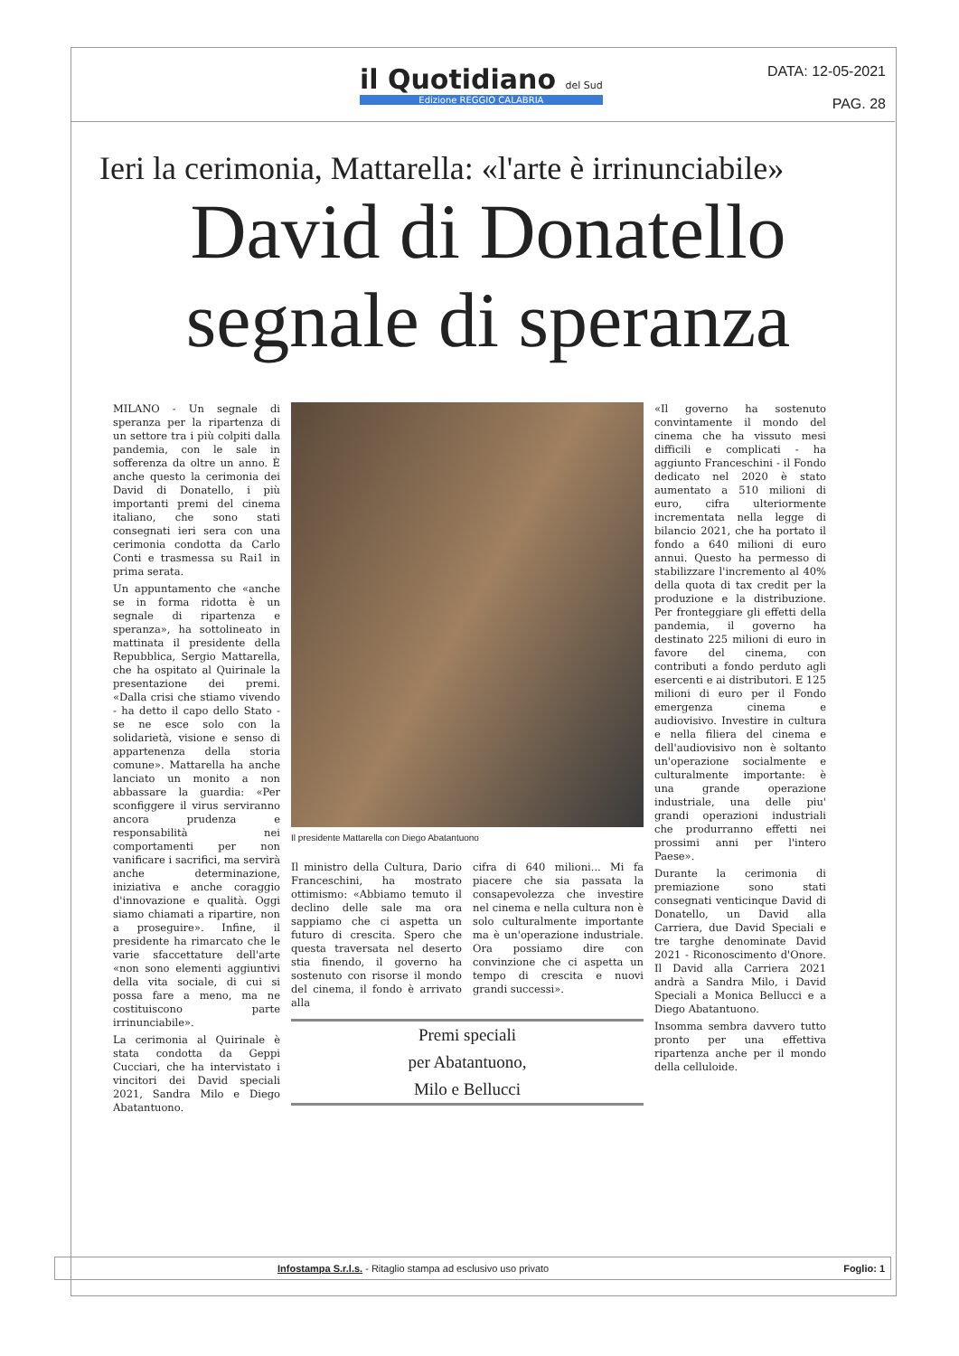il Quotidiano del Sud
Edizione REGGIO CALABRIA
DATA: 12-05-2021
PAG. 28
Ieri la cerimonia, Mattarella: «l'arte è irrinunciabile»
David di Donatello
segnale di speranza
MILANO - Un segnale di speranza per la ripartenza di un settore tra i più colpiti dalla pandemia, con le sale in sofferenza da oltre un anno. È anche questo la cerimonia dei David di Donatello, i più importanti premi del cinema italiano, che sono stati consegnati ieri sera con una cerimonia condotta da Carlo Conti e trasmessa su Rai1 in prima serata.
Un appuntamento che «anche se in forma ridotta è un segnale di ripartenza e speranza», ha sottolineato in mattinata il presidente della Repubblica, Sergio Mattarella, che ha ospitato al Quirinale la presentazione dei premi. «Dalla crisi che stiamo vivendo - ha detto il capo dello Stato - se ne esce solo con la solidarietà, visione e senso di appartenenza della storia comune». Mattarella ha anche lanciato un monito a non abbassare la guardia: «Per sconfiggere il virus serviranno ancora prudenza e responsabilità nei comportamenti per non vanificare i sacrifici, ma servirà anche determinazione, iniziativa e anche coraggio d'innovazione e qualità. Oggi siamo chiamati a ripartire, non a proseguire». Infine, il presidente ha rimarcato che le varie sfaccettature dell'arte «non sono elementi aggiuntivi della vita sociale, di cui si possa fare a meno, ma ne costituiscono parte irrinunciabile».
La cerimonia al Quirinale è stata condotta da Geppi Cucciari, che ha intervistato i vincitori dei David speciali 2021, Sandra Milo e Diego Abatantuono.
Il presidente Mattarella con Diego Abatantuono
Il ministro della Cultura, Dario Franceschini, ha mostrato ottimismo: «Abbiamo temuto il declino delle sale ma ora sappiamo che ci aspetta un futuro di crescita. Spero che questa traversata nel deserto stia finendo, il governo ha sostenuto con risorse il mondo del cinema, il fondo è arrivato alla
cifra di 640 milioni... Mi fa piacere che sia passata la consapevolezza che investire nel cinema e nella cultura non è solo culturalmente importante ma è un'operazione industriale. Ora possiamo dire con convinzione che ci aspetta un tempo di crescita e nuovi grandi successi».
Premi speciali
per Abatantuono,
Milo e Bellucci
«Il governo ha sostenuto convintamente il mondo del cinema che ha vissuto mesi difficili e complicati - ha aggiunto Franceschini - il Fondo dedicato nel 2020 è stato aumentato a 510 milioni di euro, cifra ulteriormente incrementata nella legge di bilancio 2021, che ha portato il fondo a 640 milioni di euro annui. Questo ha permesso di stabilizzare l'incremento al 40% della quota di tax credit per la produzione e la distribuzione. Per fronteggiare gli effetti della pandemia, il governo ha destinato 225 milioni di euro in favore del cinema, con contributi a fondo perduto agli esercenti e ai distributori. E 125 milioni di euro per il Fondo emergenza cinema e audiovisivo. Investire in cultura e nella filiera del cinema e dell'audiovisivo non è soltanto un'operazione socialmente e culturalmente importante: è una grande operazione industriale, una delle piu' grandi operazioni industriali che produrranno effetti nei prossimi anni per l'intero Paese».
Durante la cerimonia di premiazione sono stati consegnati venticinque David di Donatello, un David alla Carriera, due David Speciali e tre targhe denominate David 2021 - Riconoscimento d'Onore. Il David alla Carriera 2021 andrà a Sandra Milo, i David Speciali a Monica Bellucci e a Diego Abatantuono.
Insomma sembra davvero tutto pronto per una effettiva ripartenza anche per il mondo della celluloide.
Infostampa S.r.l.s. - Ritaglio stampa ad esclusivo uso privato Foglio: 1